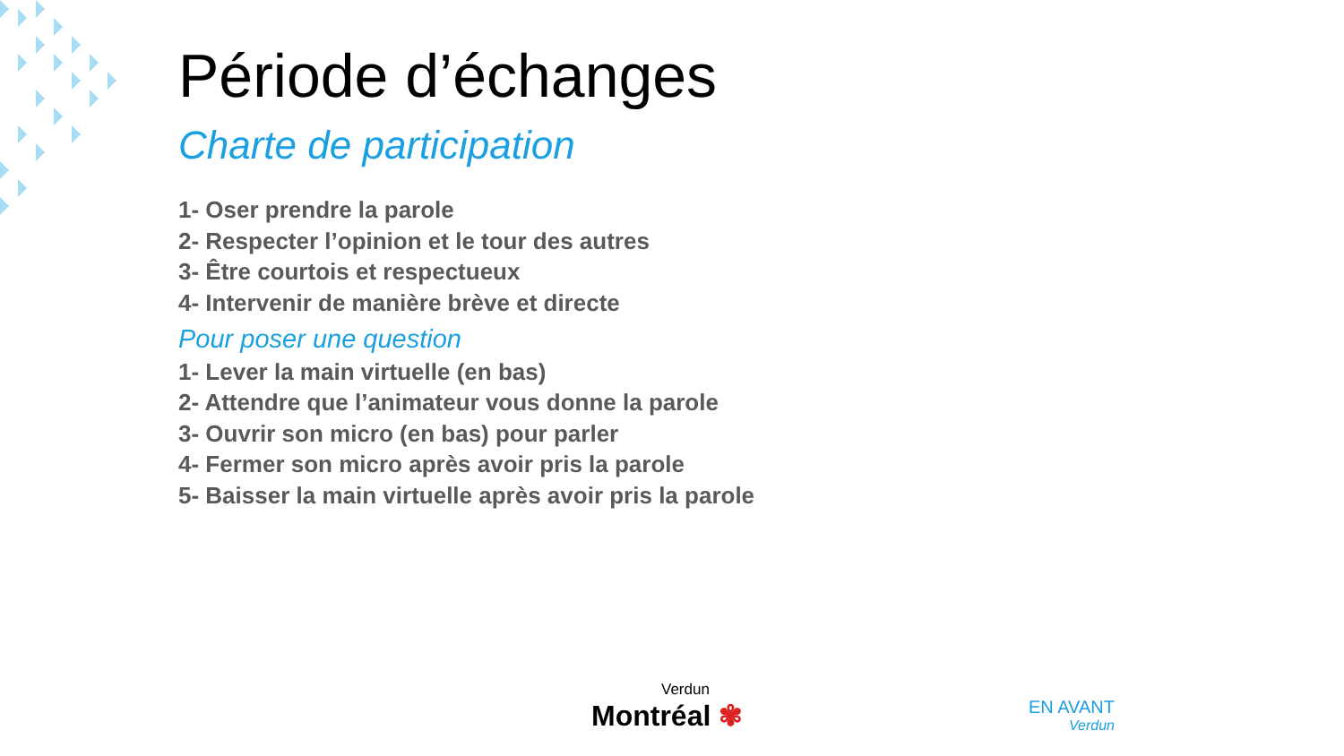Période d’échanges
Charte de participation
1- Oser prendre la parole
2- Respecter l’opinion et le tour des autres
3- Être courtois et respectueux
4- Intervenir de manière brève et directe
Pour poser une question
1- Lever la main virtuelle (en bas)
2- Attendre que l’animateur vous donne la parole
3- Ouvrir son micro (en bas) pour parler
4- Fermer son micro après avoir pris la parole
5- Baisser la main virtuelle après avoir pris la parole
Verdun
Montréal ✾
EN AVANT
Verdun